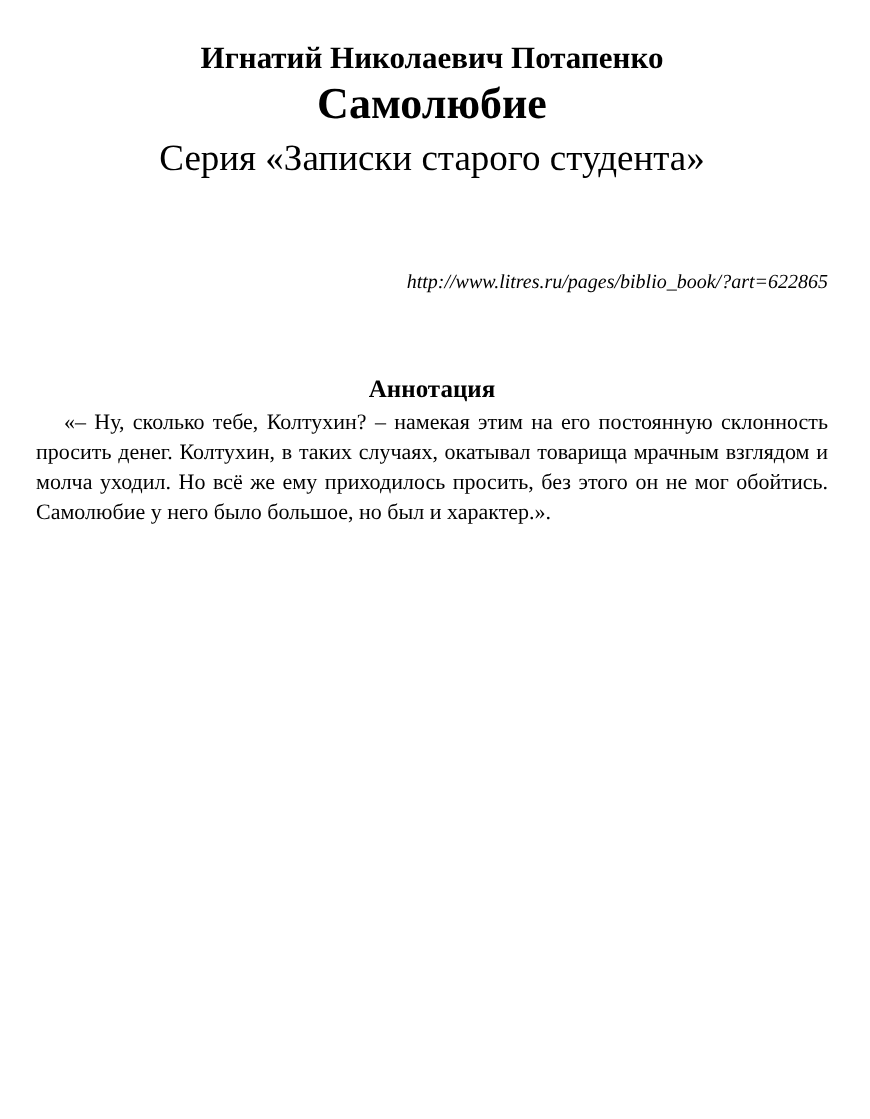Игнатий Николаевич Потапенко
Самолюбие
Серия «Записки старого студента»
http://www.litres.ru/pages/biblio_book/?art=622865
Аннотация
«– Ну, сколько тебе, Колтухин? – намекая этим на его постоянную склонность просить денег. Колтухин, в таких случаях, окатывал товарища мрачным взглядом и молча уходил. Но всё же ему приходилось просить, без этого он не мог обойтись. Самолюбие у него было большое, но был и характер.».